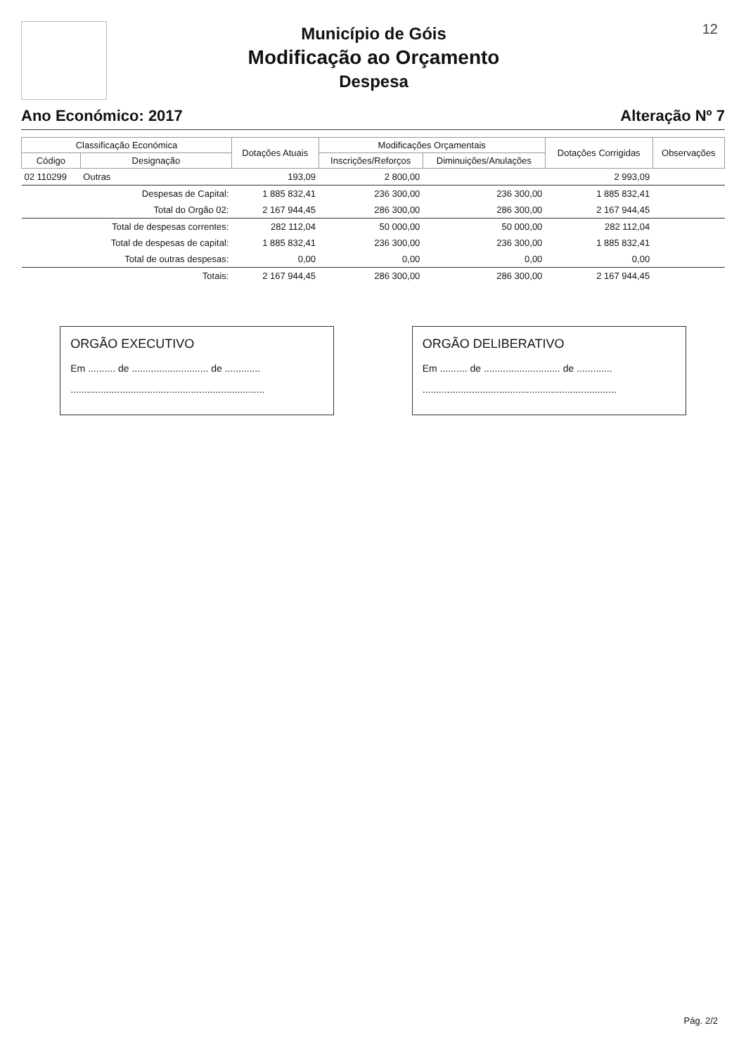12
Município de Góis
Modificação ao Orçamento
Despesa
Ano Económico: 2017 Alteração Nº 7
| Classificação Económica | | Dotações Atuais | Modificações Orçamentais | | Dotações Corrigidas | Observações |
| --- | --- | --- | --- | --- | --- | --- |
| Código | Designação | | Inscrições/Reforços | Diminuições/Anulações | | |
| 02 110299 | Outras | 193,09 | 2 800,00 | | 2 993,09 | |
| | Despesas de Capital: | 1 885 832,41 | 236 300,00 | 236 300,00 | 1 885 832,41 | |
| | Total do Orgão 02: | 2 167 944,45 | 286 300,00 | 286 300,00 | 2 167 944,45 | |
| | Total de despesas correntes: | 282 112,04 | 50 000,00 | 50 000,00 | 282 112,04 | |
| | Total de despesas de capital: | 1 885 832,41 | 236 300,00 | 236 300,00 | 1 885 832,41 | |
| | Total de outras despesas: | 0,00 | 0,00 | 0,00 | 0,00 | |
| | Totais: | 2 167 944,45 | 286 300,00 | 286 300,00 | 2 167 944,45 | |
ORGÃO EXECUTIVO
Em .......... de ............................ de .............
.......................................................................
ORGÃO DELIBERATIVO
Em .......... de ............................ de .............
.......................................................................
Pág. 2/2